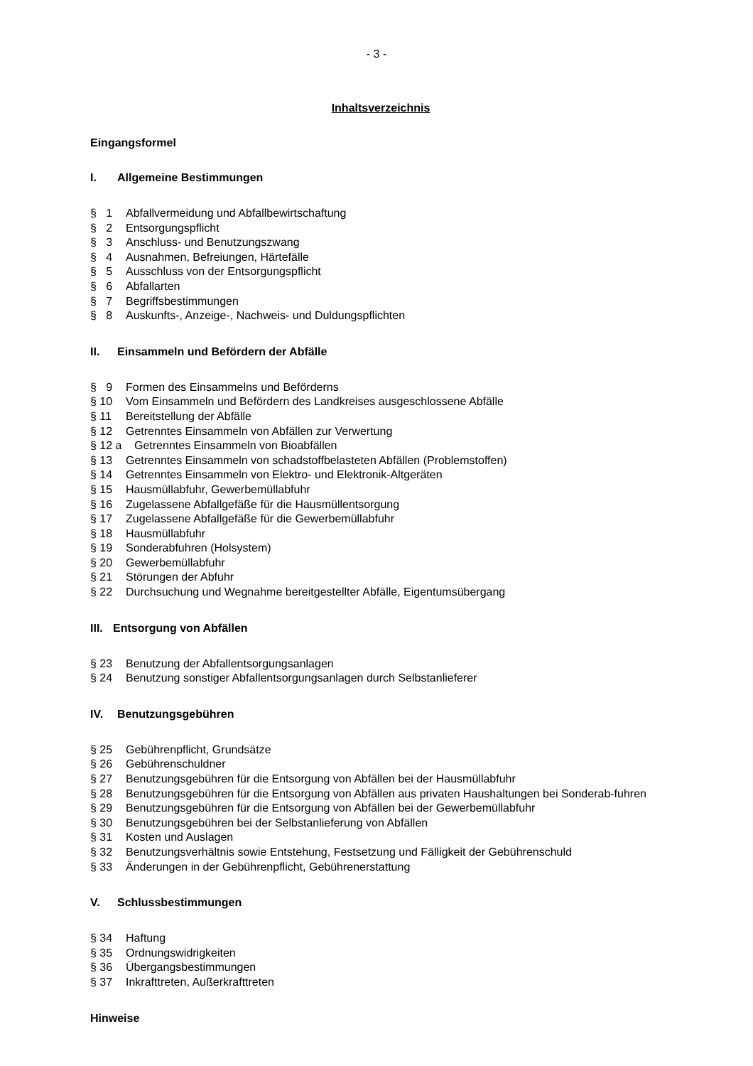- 3 -
Inhaltsverzeichnis
Eingangsformel
I. Allgemeine Bestimmungen
§ 1 Abfallvermeidung und Abfallbewirtschaftung
§ 2 Entsorgungspflicht
§ 3 Anschluss- und Benutzungszwang
§ 4 Ausnahmen, Befreiungen, Härtefälle
§ 5 Ausschluss von der Entsorgungspflicht
§ 6 Abfallarten
§ 7 Begriffsbestimmungen
§ 8 Auskunfts-, Anzeige-, Nachweis- und Duldungspflichten
II. Einsammeln und Befördern der Abfälle
§ 9 Formen des Einsammelns und Beförderns
§ 10 Vom Einsammeln und Befördern des Landkreises ausgeschlossene Abfälle
§ 11 Bereitstellung der Abfälle
§ 12 Getrenntes Einsammeln von Abfällen zur Verwertung
§ 12 a Getrenntes Einsammeln von Bioabfällen
§ 13 Getrenntes Einsammeln von schadstoffbelasteten Abfällen (Problemstoffen)
§ 14 Getrenntes Einsammeln von Elektro- und Elektronik-Altgeräten
§ 15 Hausmüllabfuhr, Gewerbemüllabfuhr
§ 16 Zugelassene Abfallgefäße für die Hausmüllentsorgung
§ 17 Zugelassene Abfallgefäße für die Gewerbemüllabfuhr
§ 18 Hausmüllabfuhr
§ 19 Sonderabfuhren (Holsystem)
§ 20 Gewerbemüllabfuhr
§ 21 Störungen der Abfuhr
§ 22 Durchsuchung und Wegnahme bereitgestellter Abfälle, Eigentumsübergang
III. Entsorgung von Abfällen
§ 23 Benutzung der Abfallentsorgungsanlagen
§ 24 Benutzung sonstiger Abfallentsorgungsanlagen durch Selbstanlieferer
IV. Benutzungsgebühren
§ 25 Gebührenpflicht, Grundsätze
§ 26 Gebührenschuldner
§ 27 Benutzungsgebühren für die Entsorgung von Abfällen bei der Hausmüllabfuhr
§ 28 Benutzungsgebühren für die Entsorgung von Abfällen aus privaten Haushaltungen bei Sonderab-fuhren
§ 29 Benutzungsgebühren für die Entsorgung von Abfällen bei der Gewerbemüllabfuhr
§ 30 Benutzungsgebühren bei der Selbstanlieferung von Abfällen
§ 31 Kosten und Auslagen
§ 32 Benutzungsverhältnis sowie Entstehung, Festsetzung und Fälligkeit der Gebührenschuld
§ 33 Änderungen in der Gebührenpflicht, Gebührenerstattung
V. Schlussbestimmungen
§ 34 Haftung
§ 35 Ordnungswidrigkeiten
§ 36 Übergangsbestimmungen
§ 37 Inkrafttreten, Außerkrafttreten
Hinweise